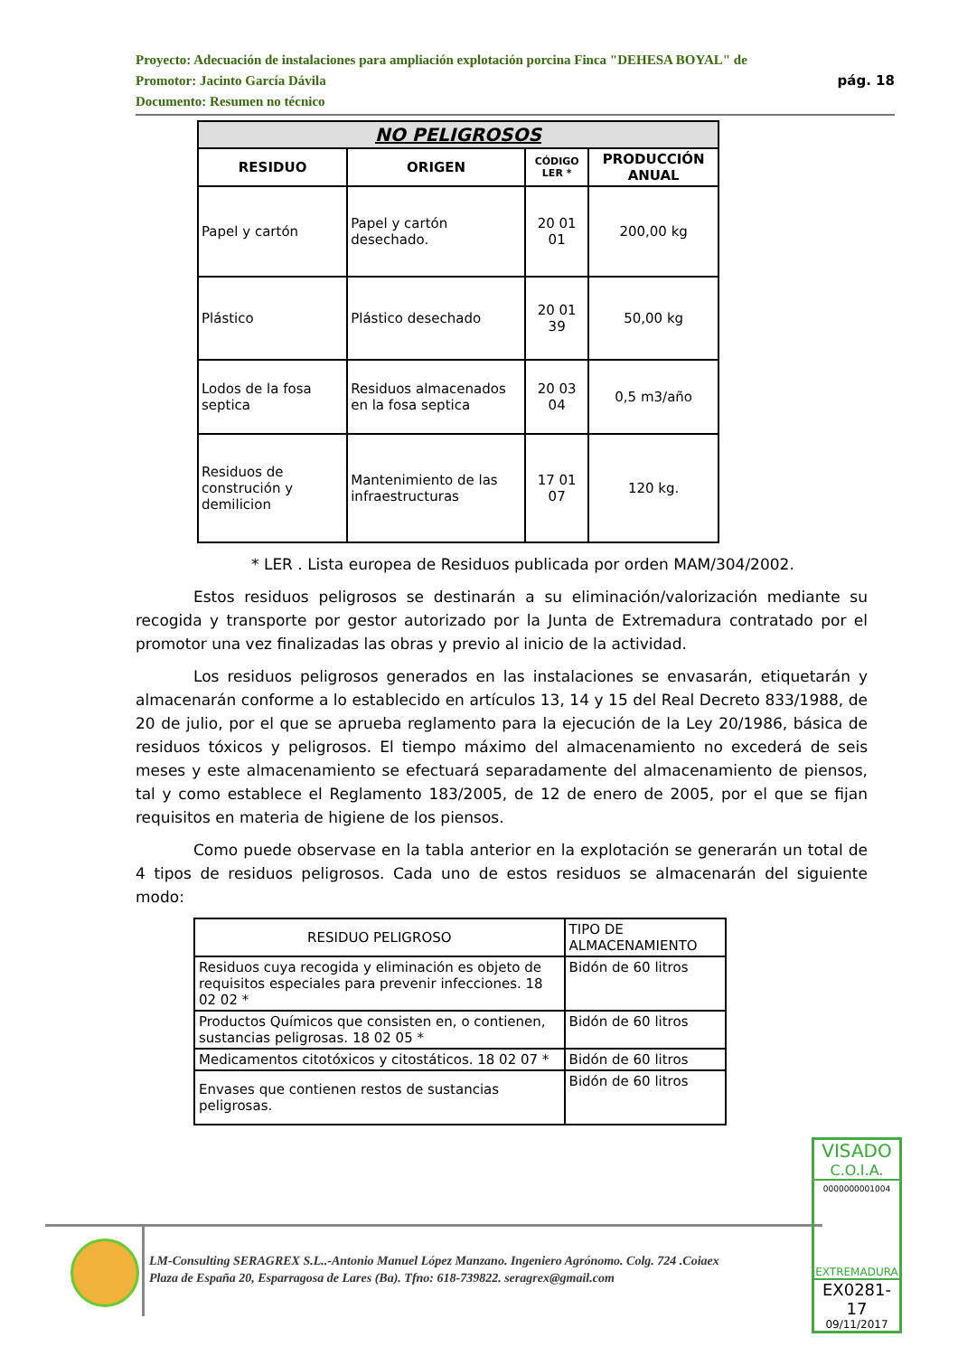Proyecto: Adecuación de instalaciones para ampliación explotación porcina Finca "DEHESA BOYAL" de
Promotor: Jacinto García Dávila pág. 18
Documento: Resumen no técnico
| NO PELIGROSOS | | | |
| --- | --- | --- | --- |
| RESIDUO | ORIGEN | CÓDIGO LER * | PRODUCCIÓN ANUAL |
| Papel y cartón | Papel y cartón desechado. | 20 01 01 | 200,00 kg |
| Plástico | Plástico desechado | 20 01 39 | 50,00 kg |
| Lodos de la fosa septica | Residuos almacenados en la fosa septica | 20 03 04 | 0,5 m3/año |
| Residuos de construción y demilicion | Mantenimiento de las infraestructuras | 17 01 07 | 120 kg. |
* LER . Lista europea de Residuos publicada por orden MAM/304/2002.
Estos residuos peligrosos se destinarán a su eliminación/valorización mediante su recogida y transporte por gestor autorizado por la Junta de Extremadura contratado por el promotor una vez finalizadas las obras y previo al inicio de la actividad.
Los residuos peligrosos generados en las instalaciones se envasarán, etiquetarán y almacenarán conforme a lo establecido en artículos 13, 14 y 15 del Real Decreto 833/1988, de 20 de julio, por el que se aprueba reglamento para la ejecución de la Ley 20/1986, básica de residuos tóxicos y peligrosos. El tiempo máximo del almacenamiento no excederá de seis meses y este almacenamiento se efectuará separadamente del almacenamiento de piensos, tal y como establece el Reglamento 183/2005, de 12 de enero de 2005, por el que se fijan requisitos en materia de higiene de los piensos.
Como puede observase en la tabla anterior en la explotación se generarán un total de 4 tipos de residuos peligrosos. Cada uno de estos residuos se almacenarán del siguiente modo:
| RESIDUO PELIGROSO | TIPO DE ALMACENAMIENTO |
| Residuos cuya recogida y eliminación es objeto de requisitos especiales para prevenir infecciones. 18 02 02 * | Bidón de 60 litros |
| Productos Químicos que consisten en, o contienen, sustancias peligrosas. 18 02 05 * | Bidón de 60 litros |
| Medicamentos citotóxicos y citostáticos. 18 02 07 * | Bidón de 60 litros |
| Envases que contienen restos de sustancias peligrosas. | Bidón de 60 litros |
LM-Consulting SERAGREX S.L..-Antonio Manuel López Manzano. Ingeniero Agrónomo. Colg. 724 .Coiaex
Plaza de España 20, Esparragosa de Lares (Ba). Tfno: 618-739822. seragrex@gmail.com
VISADO
C.O.I.A.
0000000001004
EXTREMADURA
EX0281-17
09/11/2017